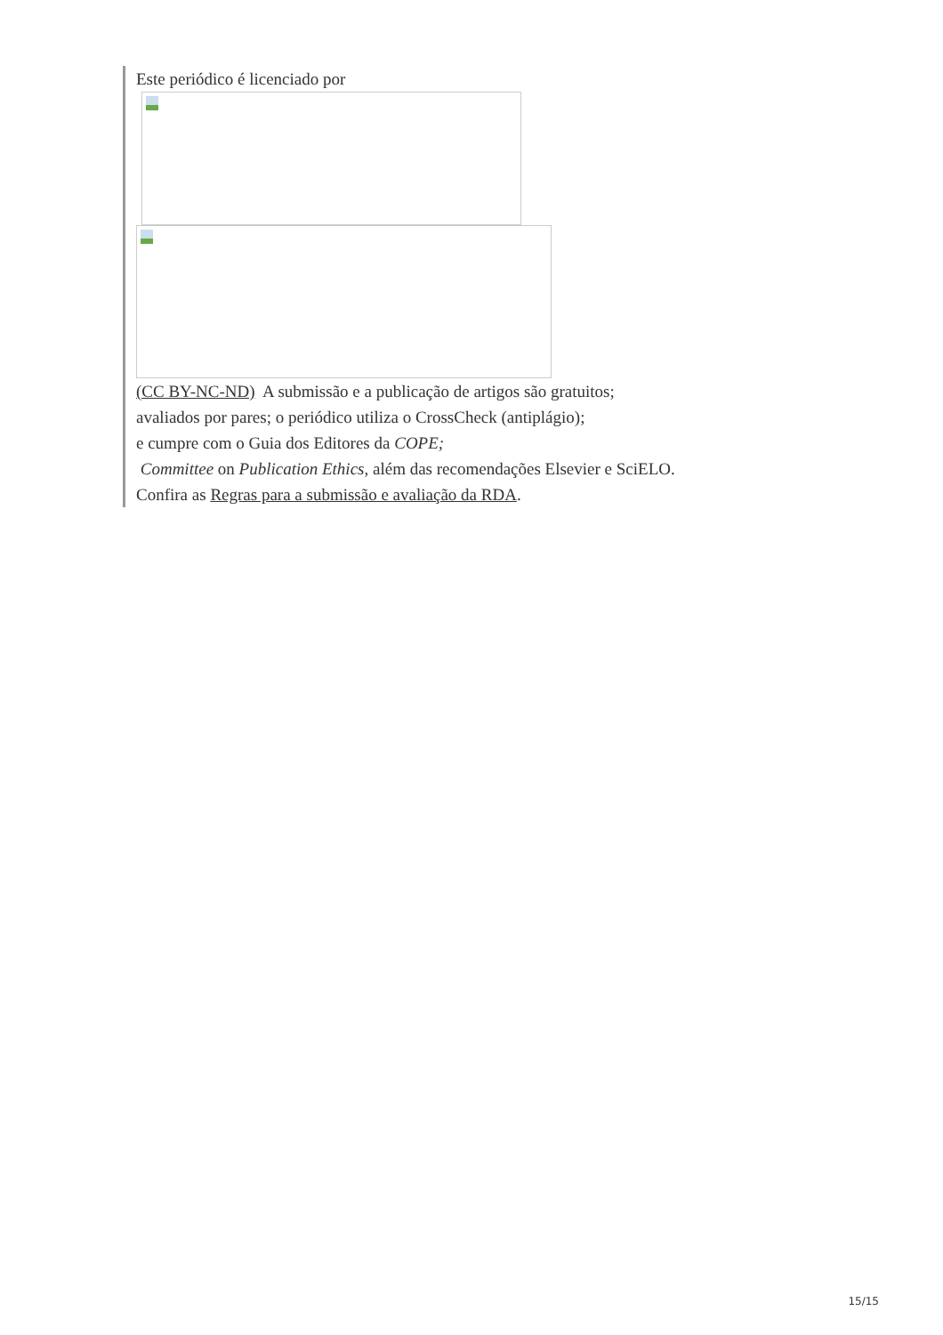Este periódico é licenciado por
(CC BY-NC-ND) A submissão e a publicação de artigos são gratuitos;
avaliados por pares; o periódico utiliza o CrossCheck (antiplágio);
e cumpre com o Guia dos Editores da COPE;
Committee on Publication Ethics, além das recomendações Elsevier e SciELO.
Confira as Regras para a submissão e avaliação da RDA.
15/15